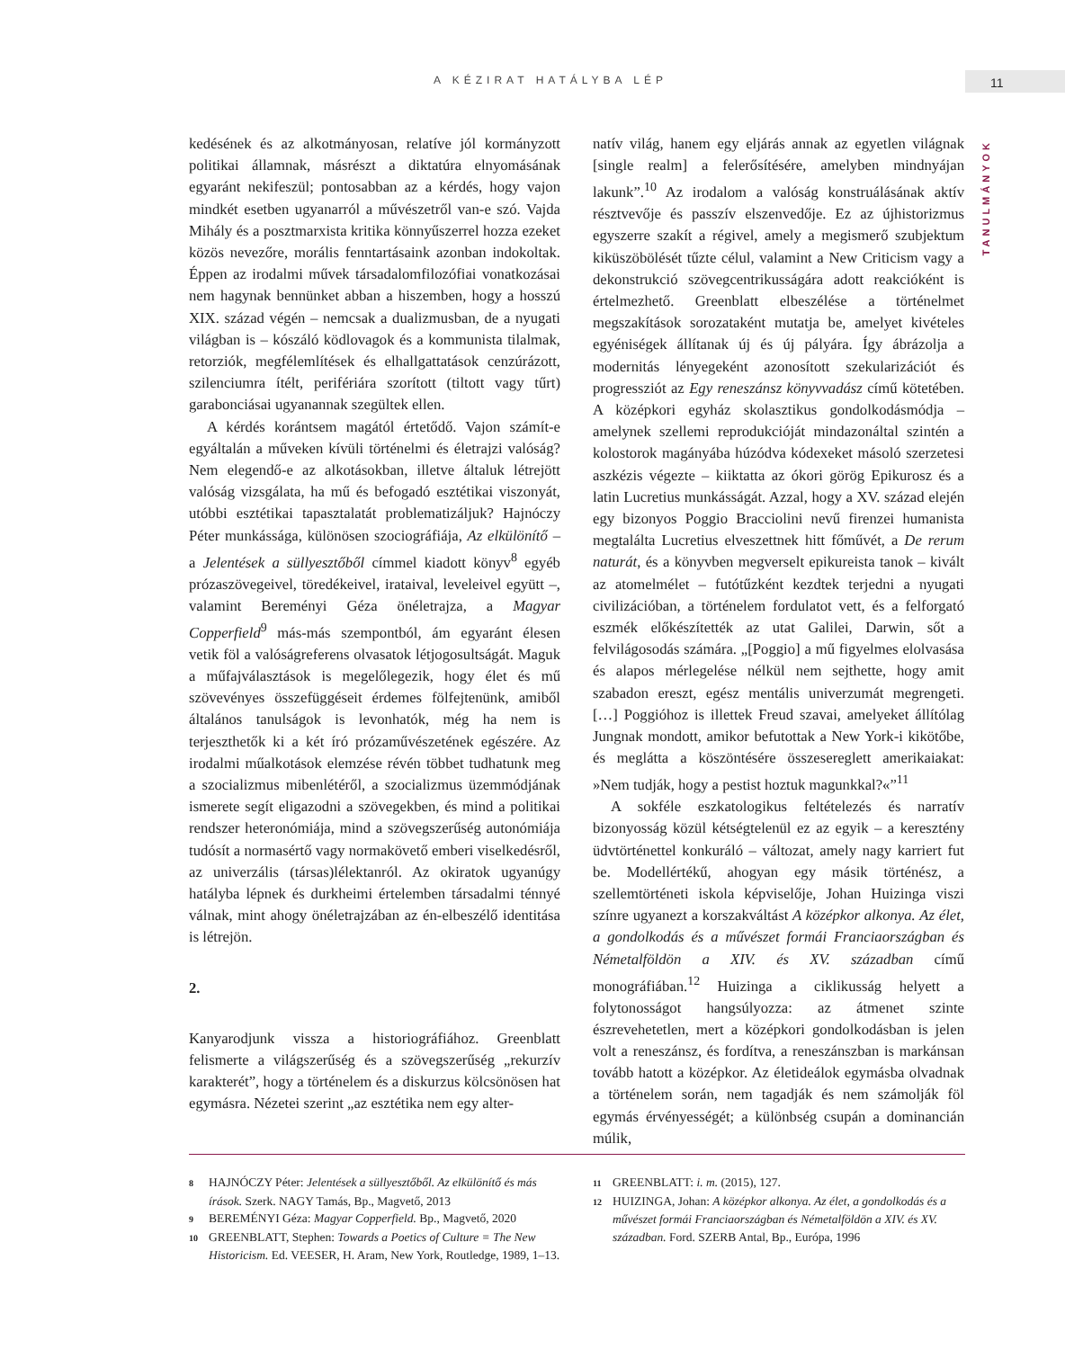A KÉZIRAT HATÁLYBA LÉP 11
TANULMÁNYOK
kedésének és az alkotmányosan, relatíve jól kormányzott politikai államnak, másrészt a diktatúra elnyomásának egyaránt nekifeszül; pontosabban az a kérdés, hogy vajon mindkét esetben ugyanarról a művészetről van-e szó. Vajda Mihály és a posztmarxista kritika könnyűszerrel hozza ezeket közös nevezőre, morális fenntartásaink azonban indokoltak. Éppen az irodalmi művek társadalomfilozófiai vonatkozásai nem hagynak bennünket abban a hiszemben, hogy a hosszú XIX. század végén – nemcsak a dualizmusban, de a nyugati világban is – kószáló ködlovagok és a kommunista tilalmak, retorziók, megfélemlítések és elhallgattatások cenzúrázott, szilenciumra ítélt, perifériára szorított (tiltott vagy tűrt) garabonciásai ugyanannak szegültek ellen.
A kérdés korántsem magától értetődő. Vajon számít-e egyáltalán a műveken kívüli történelmi és életrajzi valóság? Nem elegendő-e az alkotásokban, illetve általuk létrejött valóság vizsgálata, ha mű és befogadó esztétikai viszonyát, utóbbi esztétikai tapasztalatát problematizáljuk? Hajnóczy Péter munkássága, különösen szociográfiája, Az elkülönítő – a Jelentések a süllyesztőből címmel kiadott könyv<sup>8</sup> egyéb prózaszövegeivel, töredékeivel, irataival, leveleivel együtt –, valamint Bereményi Géza önéletrajza, a Magyar Copperfield<sup>9</sup> más-más szempontból, ám egyaránt élesen vetik föl a valóságreferens olvasatok létjogosultságát. Maguk a műfajválasztások is megelőlegezik, hogy élet és mű szövevényes összefüggéseit érdemes fölfejtenünk, amiből általános tanulságok is levonhatók, még ha nem is terjeszthetők ki a két író prózaművészetének egészére. Az irodalmi műalkotások elemzése révén többet tudhatunk meg a szocializmus mibenlétéről, a szocializmus üzemmódjának ismerete segít eligazodni a szövegekben, és mind a politikai rendszer heteronómiája, mind a szövegszerűség autonómiája tudósít a normasértő vagy normakövető emberi viselkedésről, az univerzális (társas)lélektanról. Az okiratok ugyanúgy hatályba lépnek és durkheimi értelemben társadalmi ténnyé válnak, mint ahogy önéletrajzában az én-elbeszélő identitása is létrejön.
2.
Kanyarodjunk vissza a historiográfiához. Greenblatt felismerte a világszerűség és a szövegszerűség „rekurzív karakterét”, hogy a történelem és a diskurzus kölcsönösen hat egymásra. Nézetei szerint „az esztétika nem egy alter-
natív világ, hanem egy eljárás annak az egyetlen világnak [single realm] a felerősítésére, amelyben mindnyájan lakunk”.<sup>10</sup> Az irodalom a valóság konstruálásának aktív résztvevője és passzív elszenvedője. Ez az újhistorizmus egyszerre szakít a régivel, amely a megismerő szubjektum kiküszöbölését tűzte célul, valamint a New Criticism vagy a dekonstrukció szövegcentrikusságára adott reakcióként is értelmezhető. Greenblatt elbeszélése a történelmet megszakítások sorozataként mutatja be, amelyet kivételes egyéniségek állítanak új és új pályára. Így ábrázolja a modernitás lényegeként azonosított szekularizációt és progressziót az Egy reneszánsz könyvvadász című kötetében. A középkori egyház skolasztikus gondolkodásmódja – amelynek szellemi reprodukcióját mindazonáltal szintén a kolostorok magányába húzódva kódexeket másoló szerzetesi aszkézis végezte – kiiktatta az ókori görög Epikurosz és a latin Lucretius munkásságát. Azzal, hogy a XV. század elején egy bizonyos Poggio Bracciolini nevű firenzei humanista megtalálta Lucretius elveszettnek hitt főművét, a De rerum naturát, és a könyvben megverselt epikureista tanok – kivált az atomelmélet – futótűzként kezdtek terjedni a nyugati civilizációban, a történelem fordulatot vett, és a felforgató eszmék előkészítették az utat Galilei, Darwin, sőt a felvilágosodás számára. „[Poggio] a mű figyelmes elolvasása és alapos mérlegelése nélkül nem sejthette, hogy amit szabadon ereszt, egész mentális univerzumát megrengeti. […] Poggióhoz is illettek Freud szavai, amelyeket állítólag Jungnak mondott, amikor befutottak a New York-i kikötőbe, és meglátta a köszöntésére összesereglett amerikaiakat: »Nem tudják, hogy a pestist hoztuk magunkkal?«”<sup>11</sup>
A sokféle eszkatologikus feltételezés és narratív bizonyosság közül kétségtelenül ez az egyik – a keresztény üdvtörténettel konkuráló – változat, amely nagy karriert fut be. Modellértékű, ahogyan egy másik történész, a szellemtörténeti iskola képviselője, Johan Huizinga viszi színre ugyanezt a korszakváltást A középkor alkonya. Az élet, a gondolkodás és a művészet formái Franciaországban és Németalföldön a XIV. és XV. században című monográfiában.<sup>12</sup> Huizinga a ciklikusság helyett a folytonosságot hangsúlyozza: az átmenet szinte észrevehetetlen, mert a középkori gondolkodásban is jelen volt a reneszánsz, és fordítva, a reneszánszban is markánsan tovább hatott a középkor. Az életideálok egymásba olvadnak a történelem során, nem tagadják és nem számolják föl egymás érvényességét; a különbség csupán a dominancián múlik,
8 HAJNÓCZY Péter: Jelentések a süllyesztőből. Az elkülönítő és más írások. Szerk. NAGY Tamás, Bp., Magvető, 2013
9 BEREMÉNYI Géza: Magyar Copperfield. Bp., Magvető, 2020
10 GREENBLATT, Stephen: Towards a Poetics of Culture = The New Historicism. Ed. VEESER, H. Aram, New York, Routledge, 1989, 1–13.
11 GREENBLATT: i. m. (2015), 127.
12 HUIZINGA, Johan: A középkor alkonya. Az élet, a gondolkodás és a művészet formái Franciaországban és Németalföldön a XIV. és XV. században. Ford. SZERB Antal, Bp., Európa, 1996